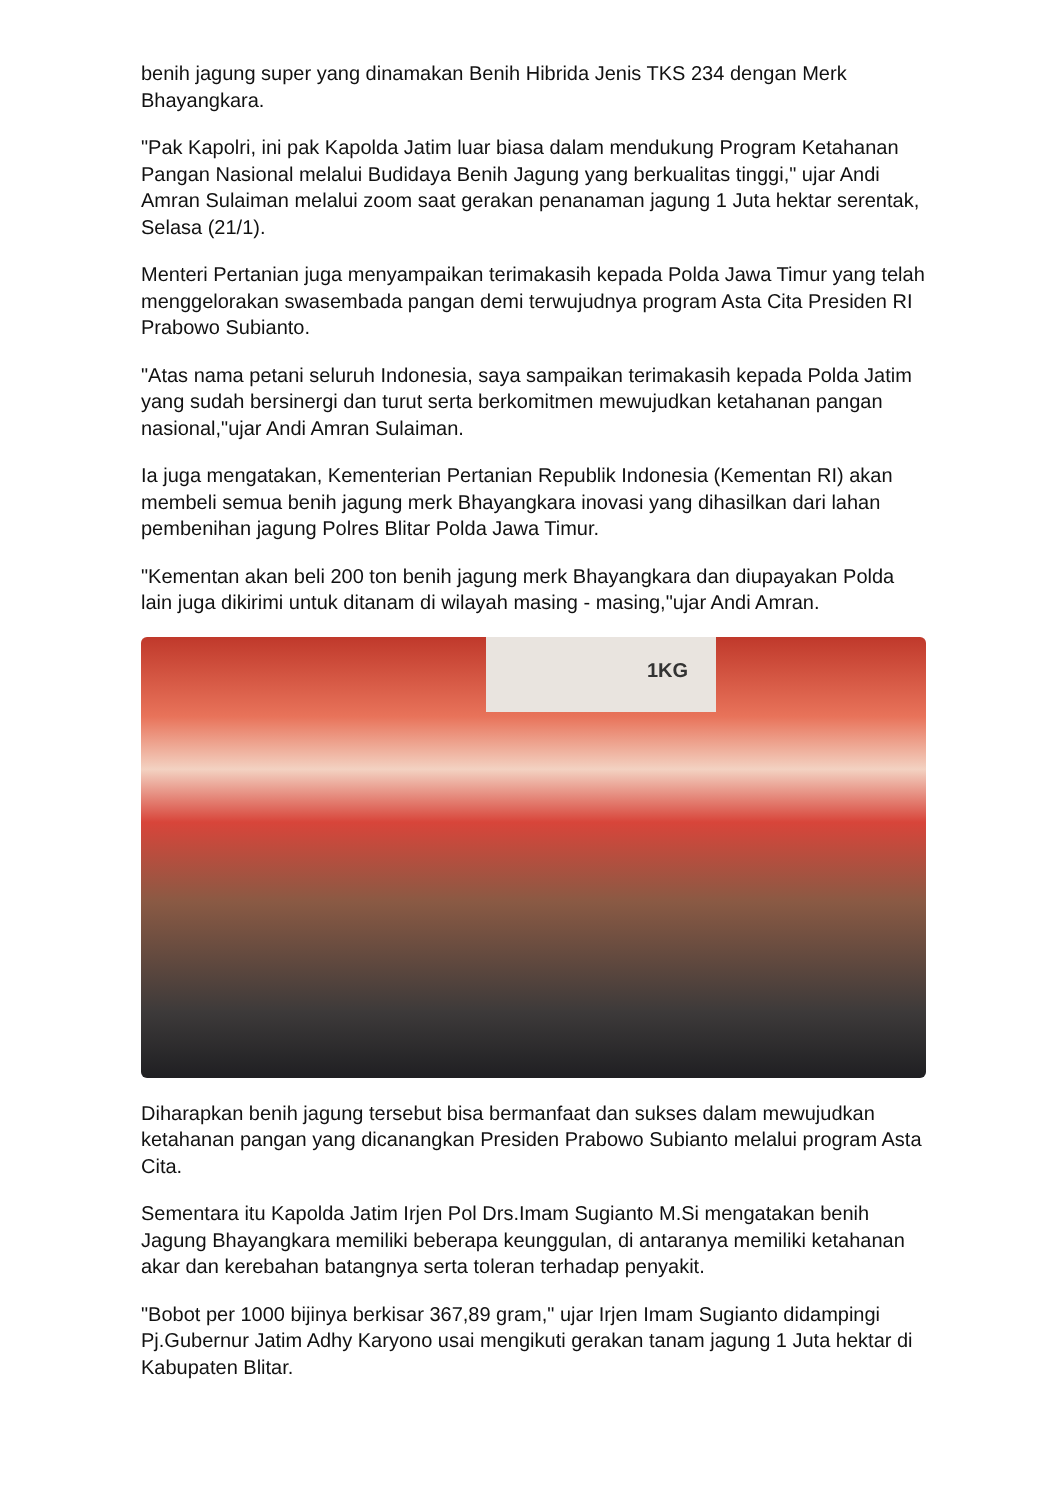benih jagung super yang dinamakan Benih Hibrida Jenis TKS 234 dengan Merk Bhayangkara.
"Pak Kapolri, ini pak Kapolda Jatim luar biasa dalam mendukung Program Ketahanan Pangan Nasional melalui Budidaya Benih Jagung yang berkualitas tinggi," ujar Andi Amran Sulaiman melalui zoom saat gerakan penanaman jagung 1 Juta hektar serentak, Selasa (21/1).
Menteri Pertanian juga menyampaikan terimakasih kepada Polda Jawa Timur yang telah menggelorakan swasembada pangan demi terwujudnya program Asta Cita Presiden RI Prabowo Subianto.
"Atas nama petani seluruh Indonesia, saya sampaikan terimakasih kepada Polda Jatim yang sudah bersinergi dan turut serta berkomitmen mewujudkan ketahanan pangan nasional,"ujar Andi Amran Sulaiman.
Ia juga mengatakan, Kementerian Pertanian Republik Indonesia (Kementan RI) akan membeli semua benih jagung merk Bhayangkara inovasi yang dihasilkan dari lahan pembenihan jagung Polres Blitar Polda Jawa Timur.
"Kementan akan beli 200 ton benih jagung merk Bhayangkara dan diupayakan Polda lain juga dikirimi untuk ditanam di wilayah masing - masing,"ujar Andi Amran.
1KG
Diharapkan benih jagung tersebut bisa bermanfaat dan sukses dalam mewujudkan ketahanan pangan yang dicanangkan Presiden Prabowo Subianto melalui program Asta Cita.
Sementara itu Kapolda Jatim Irjen Pol Drs.Imam Sugianto M.Si mengatakan benih Jagung Bhayangkara memiliki beberapa keunggulan, di antaranya memiliki ketahanan akar dan kerebahan batangnya serta toleran terhadap penyakit.
"Bobot per 1000 bijinya berkisar 367,89 gram," ujar Irjen Imam Sugianto didampingi Pj.Gubernur Jatim Adhy Karyono usai mengikuti gerakan tanam jagung 1 Juta hektar di Kabupaten Blitar.